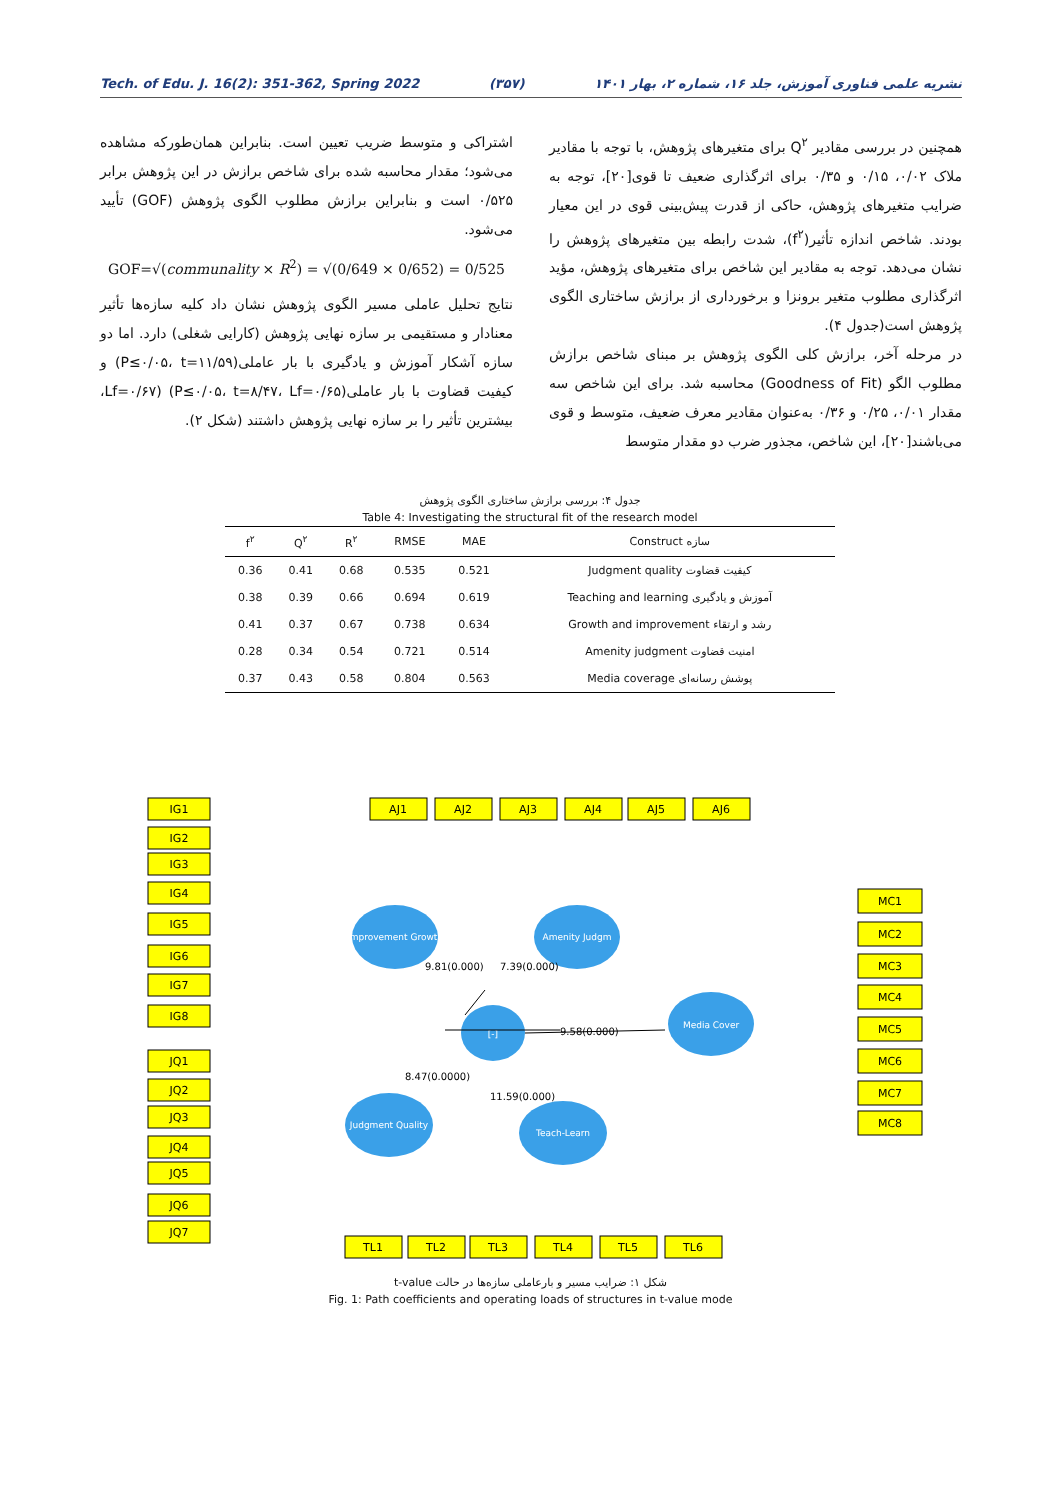Tech. of Edu. J. 16(2): 351-362, Spring 2022 (۳۵۷) نشریه علمی فناوری آموزش، جلد ۱۶، شماره ۲، بهار ۱۴۰۱
همچنین در بررسی مقادیر Q<sup>۲</sup> برای متغیرهای پژوهش، با توجه با مقادیر ملاک ۰/۰۲، ۰/۱۵ و ۰/۳۵ برای اثرگذاری ضعیف تا قوی[۲۰]، توجه به ضرایب متغیرهای پژوهش، حاکی از قدرت پیش‌بینی قوی در این معیار بودند. شاخص اندازه تأثیر(f<sup>۲</sup>)، شدت رابطه بین متغیرهای پژوهش را نشان می‌دهد. توجه به مقادیر این شاخص برای متغیرهای پژوهش، مؤید اثرگذاری مطلوب متغیر برونزا و برخورداری از برازش ساختاری الگوی پژوهش است(جدول ۴).
در مرحله آخر، برازش کلی الگوی پژوهش بر مبنای شاخص برازش مطلوب الگو (Goodness of Fit) محاسبه شد. برای این شاخص سه مقدار ۰/۰۱، ۰/۲۵ و ۰/۳۶ به‌عنوان مقادیر معرف ضعیف، متوسط و قوی می‌باشند[۲۰]، این شاخص، مجذور ضرب دو مقدار متوسط
اشتراکی و متوسط ضریب تعیین است. بنابراین همان‌طورکه مشاهده می‌شود؛ مقدار محاسبه شده برای شاخص برازش در این پژوهش برابر ۰/۵۲۵ است و بنابراین برازش مطلوب الگوی پژوهش (GOF) تأیید می‌شود.
GOF=√(communality × R<sup>2</sup>) = √(0/649 × 0/652) = 0/525
نتایج تحلیل عاملی مسیر الگوی پژوهش نشان داد کلیه سازه‌ها تأثیر معنادار و مستقیمی بر سازه نهایی پژوهش (کارایی شغلی) دارد. اما دو سازه آشکار آموزش و یادگیری با بار عاملی(P≤۰/۰۵، t=۱۱/۵۹) و کیفیت قضاوت با بار عاملی(P≤۰/۰۵، t=۸/۴۷، Lf=۰/۶۵) (Lf=۰/۶۷، بیشترین تأثیر را بر سازه نهایی پژوهش داشتند (شکل ۲).
جدول ۴: بررسی برازش ساختاری الگوی پژوهش
Table 4: Investigating the structural fit of the research model
| f<sup>۲</sup> | Q<sup>۲</sup> | R<sup>۲</sup> | RMSE | MAE | Construct سازه |
| --- | --- | --- | --- | --- | --- |
| 0.36 | 0.41 | 0.68 | 0.535 | 0.521 | Judgment quality کیفیت قضاوت |
| 0.38 | 0.39 | 0.66 | 0.694 | 0.619 | Teaching and learning آموزش و یادگیری |
| 0.41 | 0.37 | 0.67 | 0.738 | 0.634 | Growth and improvement رشد و ارتقاء |
| 0.28 | 0.34 | 0.54 | 0.721 | 0.514 | Amenity judgment امنیت قضاوت |
| 0.37 | 0.43 | 0.58 | 0.804 | 0.563 | Media coverage پوشش رسانه‌ای |
IG1
IG2
IG3
IG4
IG5
IG6
IG7
IG8
JQ1
JQ2
JQ3
JQ4
JQ5
JQ6
JQ7
AJ1
AJ2
AJ3
AJ4
AJ5
AJ6
MC1
MC2
MC3
MC4
MC5
MC6
MC7
MC8
TL1
TL2
TL3
TL4
TL5
TL6
Improvement Growth
Amenity Judgm
[-]
Media Cover
Judgment Quality
Teach-Learn
9.81(0.000)
7.39(0.000)
9.58(0.000)
8.47(0.0000)
11.59(0.000)
شکل ۱: ضرایب مسیر و بارعاملی سازه‌ها در حالت t-value
Fig. 1: Path coefficients and operating loads of structures in t-value mode